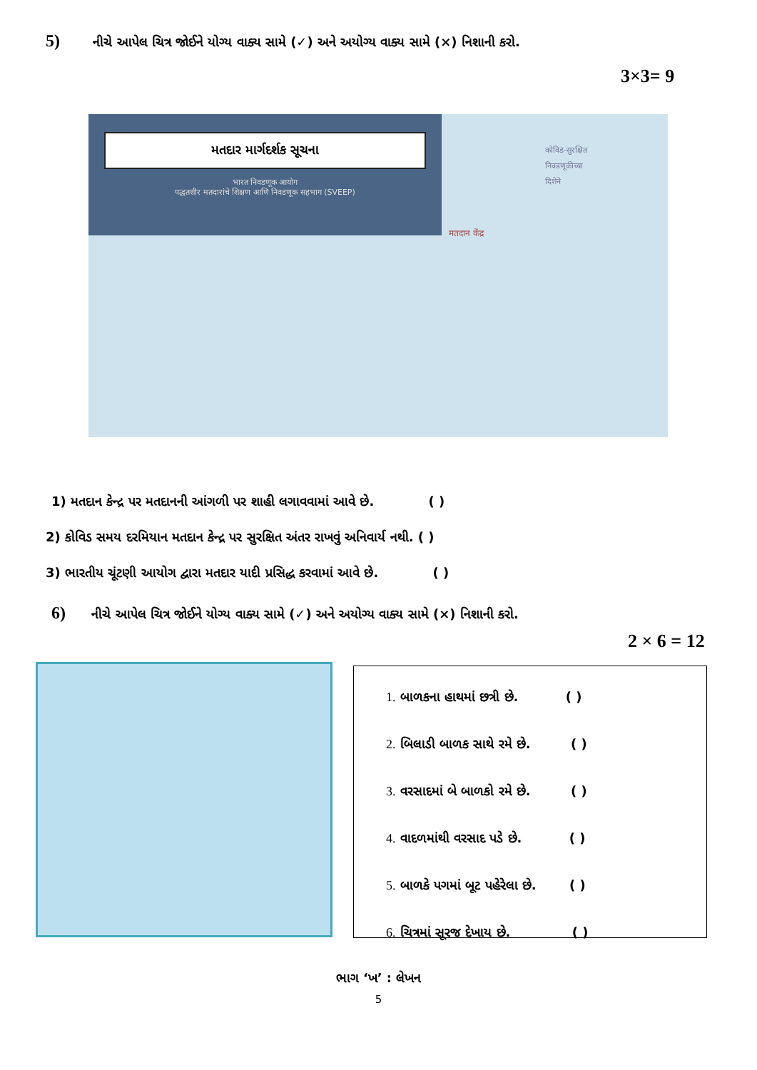5) નીચે આપેલ ચિત્ર જોઈને યોગ્ય વાક્ય સામે (✓) અને અયોગ્ય વાક્ય સામે (×) નિશાની કરો.
3×3= 9
મતદાર માર્ગદર્શક સૂચના
भारत निवडणूक आयोग
पद्धतशीर मतदारांचे शिक्षण आणि निवडणूक सहभाग (SVEEP)
कोविड-सुरक्षित
निवडणूकीच्या
दिशेने
मतदान केंद्र
1) મતદાન કેન્દ્ર પર મતદાનની આંગળી પર શાહી લગાવવામાં આવે છે. ( )
2) કોવિડ સમય દરમિયાન મતદાન કેન્દ્ર પર સુરક્ષિત અંતર રાખવું અનિવાર્ય નથી. ( )
3) ભારતીય ચૂંટણી આયોગ દ્વારા મતદાર યાદી પ્રસિદ્ધ કરવામાં આવે છે. ( )
6) નીચે આપેલ ચિત્ર જોઈને યોગ્ય વાક્ય સામે (✓) અને અયોગ્ય વાક્ય સામે (×) નિશાની કરો.
2 × 6 = 12
1. બાળકના હાથમાં છત્રી છે. ( )
2. બિલાડી બાળક સાથે રમે છે. ( )
3. વરસાદમાં બે બાળકો રમે છે. ( )
4. વાદળમાંથી વરસાદ પડે છે. ( )
5. બાળકે પગમાં બૂટ પહેરેલા છે. ( )
6. ચિત્રમાં સૂરજ દેખાય છે. ( )
ભાગ ‘ખ’ : લેખન
5